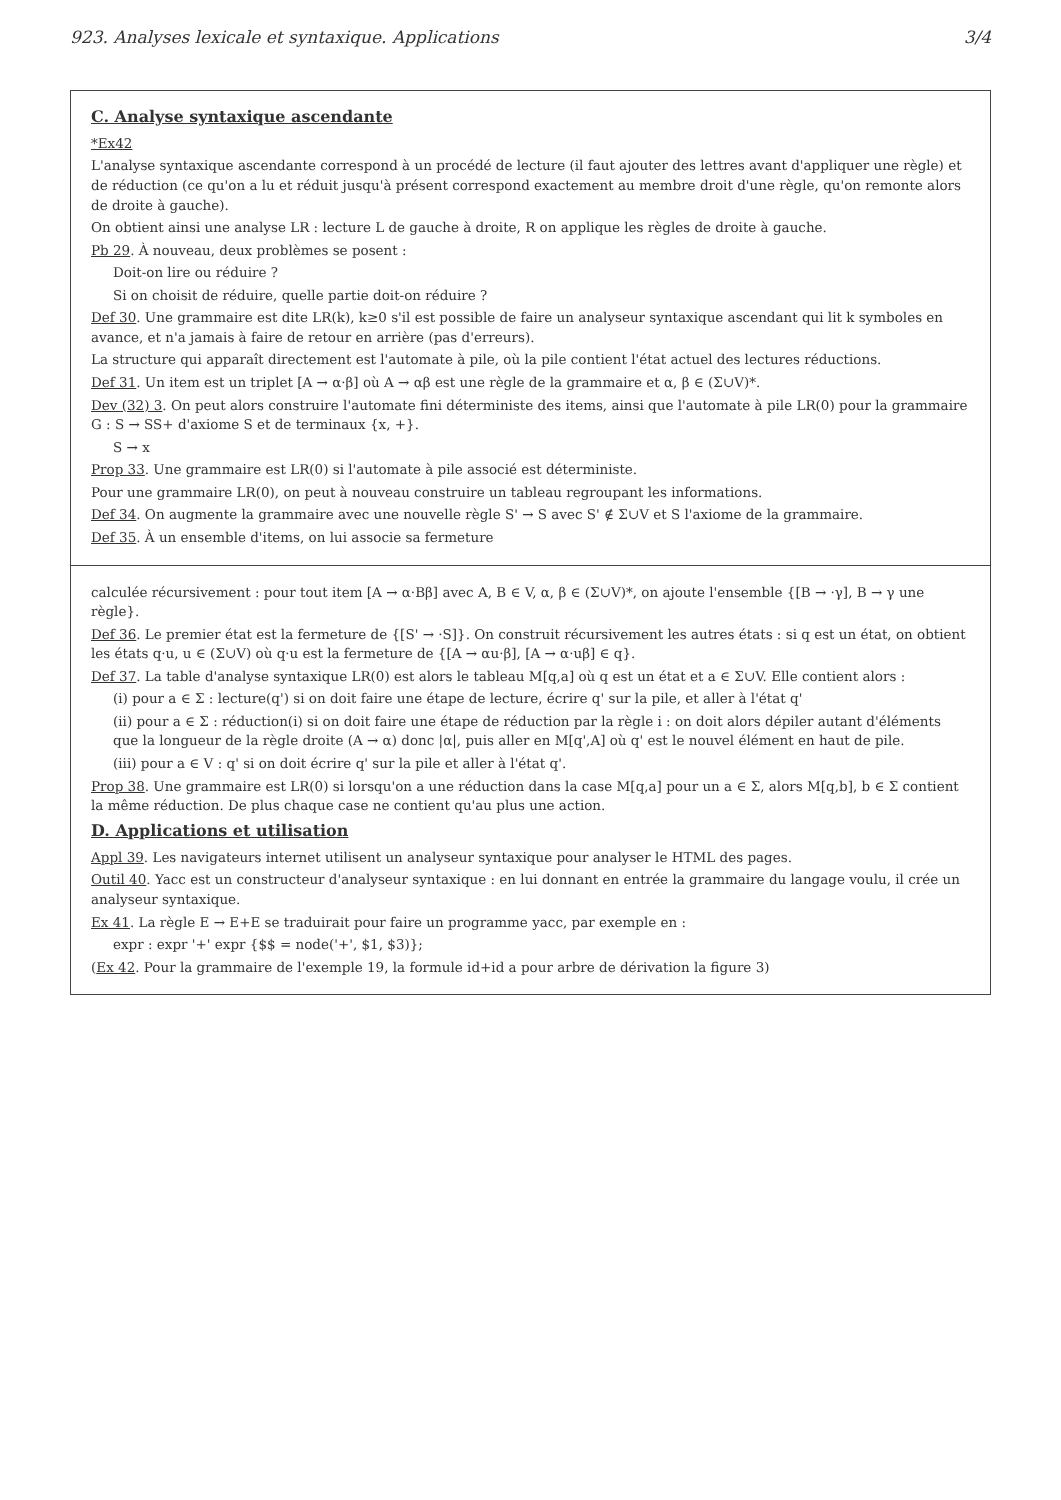923. Analyses lexicale et syntaxique. Applications 3/4
C. Analyse syntaxique ascendante
*Ex42
L'analyse syntaxique ascendante correspond à un procédé de lecture (il faut ajouter des lettres avant d'appliquer une règle) et de réduction (ce qu'on a lu et réduit jusqu'à présent correspond exactement au membre droit d'une règle, qu'on remonte alors de droite à gauche).
On obtient ainsi une analyse LR : lecture L de gauche à droite, R on applique les règles de droite à gauche.
Pb 29. À nouveau, deux problèmes se posent :
Doit-on lire ou réduire ?
Si on choisit de réduire, quelle partie doit-on réduire ?
Def 30. Une grammaire est dite LR(k), k≥0 s'il est possible de faire un analyseur syntaxique ascendant qui lit k symboles en avance, et n'a jamais à faire de retour en arrière (pas d'erreurs).
La structure qui apparaît directement est l'automate à pile, où la pile contient l'état actuel des lectures réductions.
Def 31. Un item est un triplet [A → α·β] où A → αβ est une règle de la grammaire et α, β ∈ (Σ∪V)*.
Dev (32) 3. On peut alors construire l'automate fini déterministe des items, ainsi que l'automate à pile LR(0) pour la grammaire G : S → SS+ d'axiome S et de terminaux {x, +}.
S → x
Prop 33. Une grammaire est LR(0) si l'automate à pile associé est déterministe.
Pour une grammaire LR(0), on peut à nouveau construire un tableau regroupant les informations.
Def 34. On augmente la grammaire avec une nouvelle règle S' → S avec S' ∉ Σ∪V et S l'axiome de la grammaire.
Def 35. À un ensemble d'items, on lui associe sa fermeture
calculée récursivement : pour tout item [A → α·Bβ] avec A, B ∈ V, α, β ∈ (Σ∪V)*, on ajoute l'ensemble {[B → ·γ], B → γ une règle}.
Def 36. Le premier état est la fermeture de {[S' → ·S]}. On construit récursivement les autres états : si q est un état, on obtient les états q·u, u ∈ (Σ∪V) où q·u est la fermeture de {[A → αu·β], [A → α·uβ] ∈ q}.
Def 37. La table d'analyse syntaxique LR(0) est alors le tableau M[q,a] où q est un état et a ∈ Σ∪V. Elle contient alors :
(i) pour a ∈ Σ : lecture(q') si on doit faire une étape de lecture, écrire q' sur la pile, et aller à l'état q'
(ii) pour a ∈ Σ : réduction(i) si on doit faire une étape de réduction par la règle i : on doit alors dépiler autant d'éléments que la longueur de la règle droite (A → α) donc |α|, puis aller en M[q',A] où q' est le nouvel élément en haut de pile.
(iii) pour a ∈ V : q' si on doit écrire q' sur la pile et aller à l'état q'.
Prop 38. Une grammaire est LR(0) si lorsqu'on a une réduction dans la case M[q,a] pour un a ∈ Σ, alors M[q,b], b ∈ Σ contient la même réduction. De plus chaque case ne contient qu'au plus une action.
D. Applications et utilisation
Appl 39. Les navigateurs internet utilisent un analyseur syntaxique pour analyser le HTML des pages.
Outil 40. Yacc est un constructeur d'analyseur syntaxique : en lui donnant en entrée la grammaire du langage voulu, il crée un analyseur syntaxique.
Ex 41. La règle E → E+E se traduirait pour faire un programme yacc, par exemple en :
expr : expr '+' expr {$$ = node('+', $1, $3)};
(Ex 42. Pour la grammaire de l'exemple 19, la formule id+id a pour arbre de dérivation la figure 3)